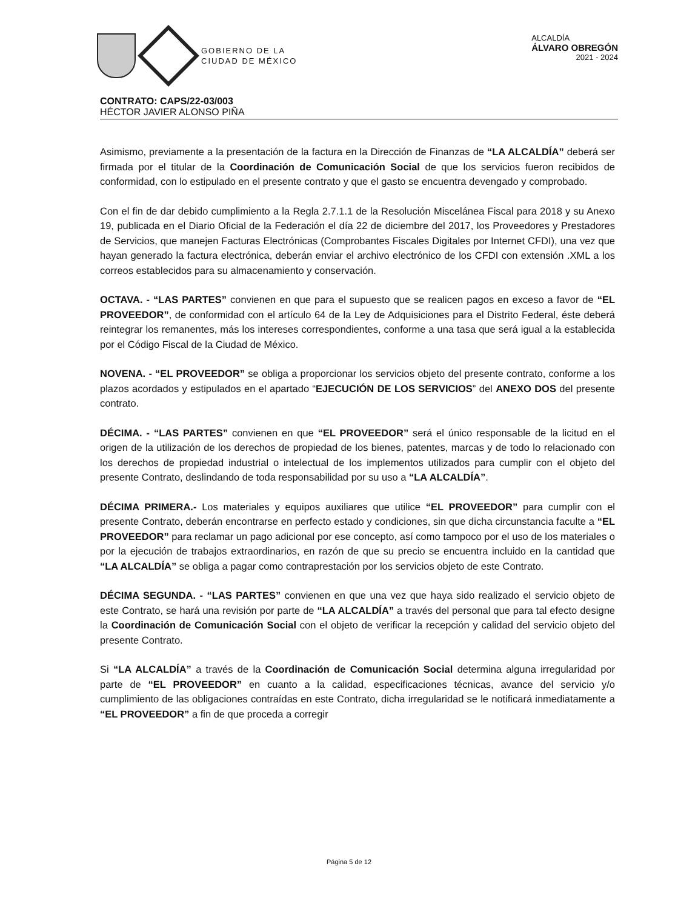GOBIERNO DE LA
CIUDAD DE MÉXICO
ALCALDÍA
ÁLVARO OBREGÓN
2021 - 2024
CONTRATO: CAPS/22-03/003
HÉCTOR JAVIER ALONSO PIÑA
Asimismo, previamente a la presentación de la factura en la Dirección de Finanzas de “LA ALCALDÍA” deberá ser firmada por el titular de la Coordinación de Comunicación Social de que los servicios fueron recibidos de conformidad, con lo estipulado en el presente contrato y que el gasto se encuentra devengado y comprobado.
Con el fin de dar debido cumplimiento a la Regla 2.7.1.1 de la Resolución Miscelánea Fiscal para 2018 y su Anexo 19, publicada en el Diario Oficial de la Federación el día 22 de diciembre del 2017, los Proveedores y Prestadores de Servicios, que manejen Facturas Electrónicas (Comprobantes Fiscales Digitales por Internet CFDI), una vez que hayan generado la factura electrónica, deberán enviar el archivo electrónico de los CFDI con extensión .XML a los correos establecidos para su almacenamiento y conservación.
OCTAVA. - “LAS PARTES” convienen en que para el supuesto que se realicen pagos en exceso a favor de “EL PROVEEDOR”, de conformidad con el artículo 64 de la Ley de Adquisiciones para el Distrito Federal, éste deberá reintegrar los remanentes, más los intereses correspondientes, conforme a una tasa que será igual a la establecida por el Código Fiscal de la Ciudad de México.
NOVENA. - “EL PROVEEDOR” se obliga a proporcionar los servicios objeto del presente contrato, conforme a los plazos acordados y estipulados en el apartado “EJECUCIÓN DE LOS SERVICIOS” del ANEXO DOS del presente contrato.
DÉCIMA. - “LAS PARTES” convienen en que “EL PROVEEDOR” será el único responsable de la licitud en el origen de la utilización de los derechos de propiedad de los bienes, patentes, marcas y de todo lo relacionado con los derechos de propiedad industrial o intelectual de los implementos utilizados para cumplir con el objeto del presente Contrato, deslindando de toda responsabilidad por su uso a “LA ALCALDÍA”.
DÉCIMA PRIMERA.- Los materiales y equipos auxiliares que utilice “EL PROVEEDOR” para cumplir con el presente Contrato, deberán encontrarse en perfecto estado y condiciones, sin que dicha circunstancia faculte a “EL PROVEEDOR” para reclamar un pago adicional por ese concepto, así como tampoco por el uso de los materiales o por la ejecución de trabajos extraordinarios, en razón de que su precio se encuentra incluido en la cantidad que “LA ALCALDÍA” se obliga a pagar como contraprestación por los servicios objeto de este Contrato.
DÉCIMA SEGUNDA. - “LAS PARTES” convienen en que una vez que haya sido realizado el servicio objeto de este Contrato, se hará una revisión por parte de “LA ALCALDÍA” a través del personal que para tal efecto designe la Coordinación de Comunicación Social con el objeto de verificar la recepción y calidad del servicio objeto del presente Contrato.
Si “LA ALCALDÍA” a través de la Coordinación de Comunicación Social determina alguna irregularidad por parte de “EL PROVEEDOR” en cuanto a la calidad, especificaciones técnicas, avance del servicio y/o cumplimiento de las obligaciones contraídas en este Contrato, dicha irregularidad se le notificará inmediatamente a “EL PROVEEDOR” a fin de que proceda a corregir
Página 5 de 12